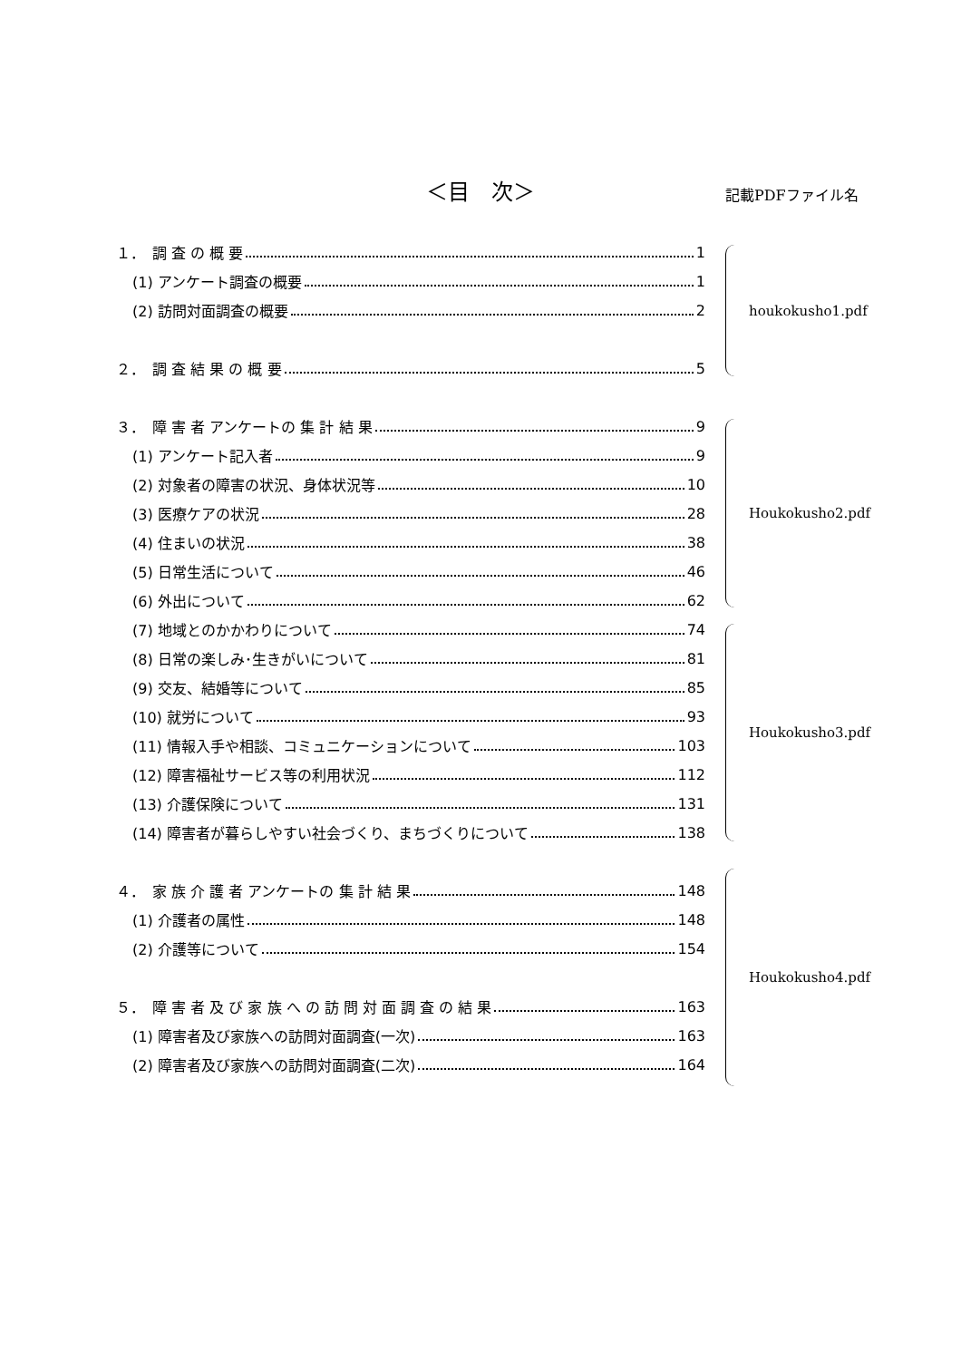＜目　次＞ 記載PDFファイル名
１．　調 査 の 概 要 1
(1) アンケート調査の概要 1
(2) 訪問対面調査の概要 2
２．　調 査 結 果 の 概 要 5
３．　障 害 者 アンケートの 集 計 結 果 9
(1) アンケート記入者 9
(2) 対象者の障害の状況、身体状況等 10
(3) 医療ケアの状況 28
(4) 住まいの状況 38
(5) 日常生活について 46
(6) 外出について 62
(7) 地域とのかかわりについて 74
(8) 日常の楽しみ･生きがいについて 81
(9) 交友、結婚等について 85
(10) 就労について 93
(11) 情報入手や相談、コミュニケーションについて 103
(12) 障害福祉サービス等の利用状況 112
(13) 介護保険について 131
(14) 障害者が暮らしやすい社会づくり、まちづくりについて 138
４．　家 族 介 護 者 アンケートの 集 計 結 果 148
(1) 介護者の属性 148
(2) 介護等について 154
５．　障 害 者 及 び 家 族 へ の 訪 問 対 面 調 査 の 結 果 163
(1) 障害者及び家族への訪問対面調査(一次) 163
(2) 障害者及び家族への訪問対面調査(二次) 164
houkokusho1.pdf
Houkokusho2.pdf
Houkokusho3.pdf
Houkokusho4.pdf